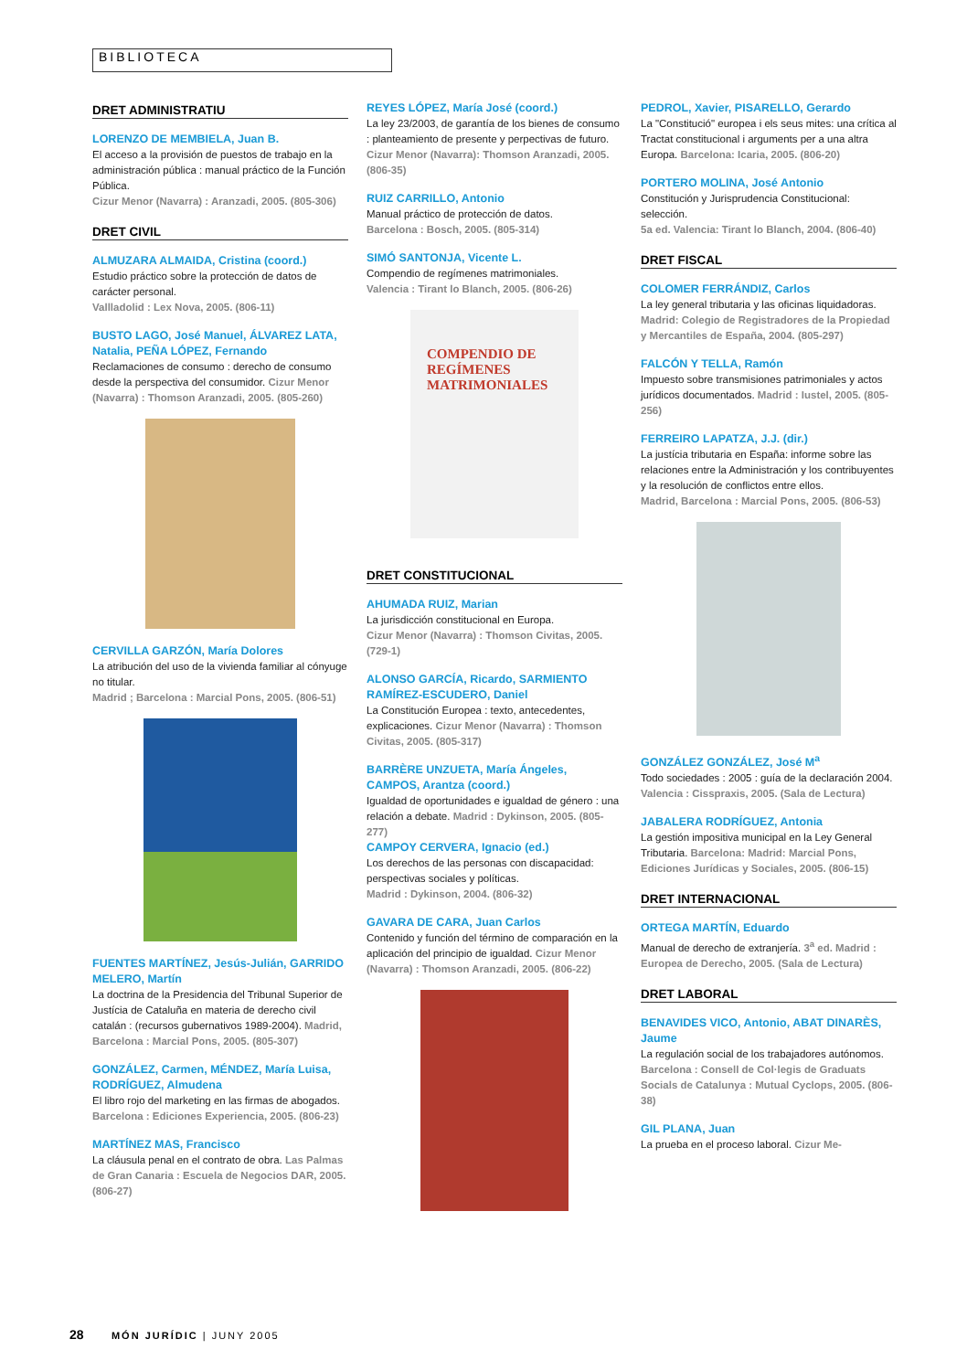BIBLIOTECA
DRET ADMINISTRATIU
LORENZO DE MEMBIELA, Juan B.
El acceso a la provisión de puestos de trabajo en la administración pública : manual práctico de la Función Pública.
Cizur Menor (Navarra) : Aranzadi, 2005. (805-306)
DRET CIVIL
ALMUZARA ALMAIDA, Cristina (coord.)
Estudio práctico sobre la protección de datos de carácter personal.
Vallladolid : Lex Nova, 2005. (806-11)
BUSTO LAGO, José Manuel, ÁLVAREZ LATA, Natalia, PEÑA LÓPEZ, Fernando
Reclamaciones de consumo : derecho de consumo desde la perspectiva del consumidor. Cizur Menor (Navarra) : Thomson Aranzadi, 2005. (805-260)
CERVILLA GARZÓN, María Dolores
La atribución del uso de la vivienda familiar al cónyuge no titular.
Madrid ; Barcelona : Marcial Pons, 2005. (806-51)
FUENTES MARTÍNEZ, Jesús-Julián, GARRIDO MELERO, Martín
La doctrina de la Presidencia del Tribunal Superior de Justícia de Cataluña en materia de derecho civil catalán : (recursos gubernativos 1989-2004). Madrid, Barcelona : Marcial Pons, 2005. (805-307)
GONZÁLEZ, Carmen, MÉNDEZ, María Luisa, RODRÍGUEZ, Almudena
El libro rojo del marketing en las firmas de abogados. Barcelona : Ediciones Experiencia, 2005. (806-23)
MARTÍNEZ MAS, Francisco
La cláusula penal en el contrato de obra. Las Palmas de Gran Canaria : Escuela de Negocios DAR, 2005. (806-27)
REYES LÓPEZ, María José (coord.)
La ley 23/2003, de garantía de los bienes de consumo : planteamiento de presente y perpectivas de futuro. Cizur Menor (Navarra): Thomson Aranzadi, 2005. (806-35)
RUIZ CARRILLO, Antonio
Manual práctico de protección de datos.
Barcelona : Bosch, 2005. (805-314)
SIMÓ SANTONJA, Vicente L.
Compendio de regímenes matrimoniales.
Valencia : Tirant lo Blanch, 2005. (806-26)
COMPENDIO DE REGÍMENES MATRIMONIALES
DRET CONSTITUCIONAL
AHUMADA RUIZ, Marian
La jurisdicción constitucional en Europa.
Cizur Menor (Navarra) : Thomson Civitas, 2005. (729-1)
ALONSO GARCÍA, Ricardo, SARMIENTO RAMÍREZ-ESCUDERO, Daniel
La Constitución Europea : texto, antecedentes, explicaciones. Cizur Menor (Navarra) : Thomson Civitas, 2005. (805-317)
BARRÈRE UNZUETA, María Ángeles, CAMPOS, Arantza (coord.)
Igualdad de oportunidades e igualdad de género : una relación a debate. Madrid : Dykinson, 2005. (805-277)
CAMPOY CERVERA, Ignacio (ed.)
Los derechos de las personas con discapacidad: perspectivas sociales y políticas.
Madrid : Dykinson, 2004. (806-32)
GAVARA DE CARA, Juan Carlos
Contenido y función del término de comparación en la aplicación del principio de igualdad. Cizur Menor (Navarra) : Thomson Aranzadi, 2005. (806-22)
PEDROL, Xavier, PISARELLO, Gerardo
La "Constitució" europea i els seus mites: una crítica al Tractat constitucional i arguments per a una altra Europa. Barcelona: Icaria, 2005. (806-20)
PORTERO MOLINA, José Antonio
Constitución y Jurisprudencia Constitucional: selección.
5a ed. Valencia: Tirant lo Blanch, 2004. (806-40)
DRET FISCAL
COLOMER FERRÁNDIZ, Carlos
La ley general tributaria y las oficinas liquidadoras. Madrid: Colegio de Registradores de la Propiedad y Mercantiles de España, 2004. (805-297)
FALCÓN Y TELLA, Ramón
Impuesto sobre transmisiones patrimoniales y actos jurídicos documentados. Madrid : Iustel, 2005. (805-256)
FERREIRO LAPATZA, J.J. (dir.)
La justícia tributaria en España: informe sobre las relaciones entre la Administración y los contribuyentes y la resolución de conflictos entre ellos.
Madrid, Barcelona : Marcial Pons, 2005. (806-53)
GONZÁLEZ GONZÁLEZ, José M<sup>a</sup>
Todo sociedades : 2005 : guía de la declaración 2004. Valencia : Cisspraxis, 2005. (Sala de Lectura)
JABALERA RODRÍGUEZ, Antonia
La gestión impositiva municipal en la Ley General Tributaria. Barcelona: Madrid: Marcial Pons, Ediciones Jurídicas y Sociales, 2005. (806-15)
DRET INTERNACIONAL
ORTEGA MARTÍN, Eduardo
Manual de derecho de extranjería. 3<sup>a</sup> ed. Madrid : Europea de Derecho, 2005. (Sala de Lectura)
DRET LABORAL
BENAVIDES VICO, Antonio, ABAT DINARÈS, Jaume
La regulación social de los trabajadores autónomos. Barcelona : Consell de Col·legis de Graduats Socials de Catalunya : Mutual Cyclops, 2005. (806-38)
GIL PLANA, Juan
La prueba en el proceso laboral. Cizur Me-
28 MÓN JURÍDIC | JUNY 2005